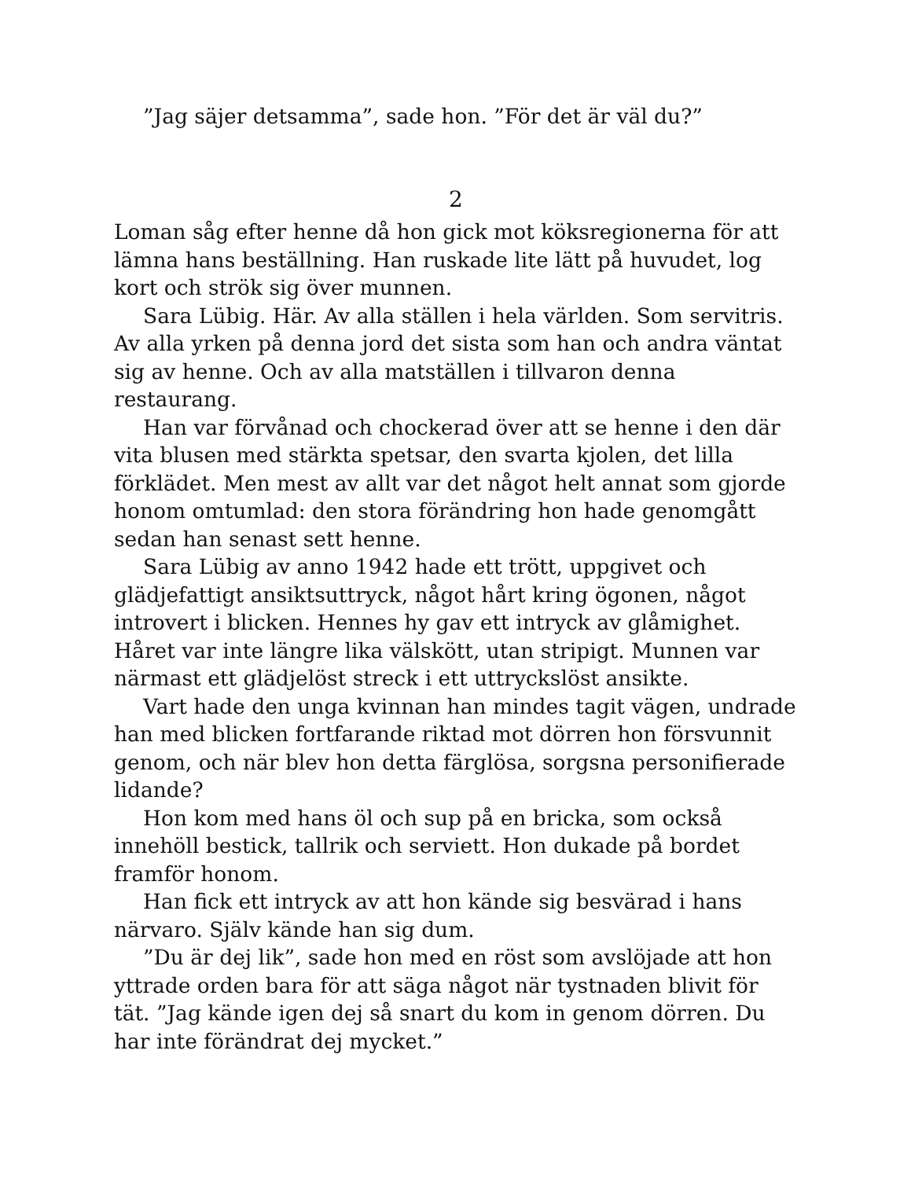”Jag säjer detsamma”, sade hon. ”För det är väl du?”
2
Loman såg efter henne då hon gick mot köksregionerna för att lämna hans beställning. Han ruskade lite lätt på huvudet, log kort och strök sig över munnen.
Sara Lübig. Här. Av alla ställen i hela världen. Som servitris. Av alla yrken på denna jord det sista som han och andra väntat sig av henne. Och av alla matställen i tillvaron denna restaurang.
Han var förvånad och chockerad över att se henne i den där vita blusen med stärkta spetsar, den svarta kjolen, det lilla förklädet. Men mest av allt var det något helt annat som gjorde honom omtumlad: den stora förändring hon hade genomgått sedan han senast sett henne.
Sara Lübig av anno 1942 hade ett trött, uppgivet och glädjefattigt ansiktsuttryck, något hårt kring ögonen, något introvert i blicken. Hennes hy gav ett intryck av glåmighet. Håret var inte längre lika välskött, utan stripigt. Munnen var närmast ett glädjelöst streck i ett uttryckslöst ansikte.
Vart hade den unga kvinnan han mindes tagit vägen, undrade han med blicken fortfarande riktad mot dörren hon försvunnit genom, och när blev hon detta färglösa, sorgsna personifierade lidande?
Hon kom med hans öl och sup på en bricka, som också innehöll bestick, tallrik och serviett. Hon dukade på bordet framför honom.
Han fick ett intryck av att hon kände sig besvärad i hans närvaro. Själv kände han sig dum.
”Du är dej lik”, sade hon med en röst som avslöjade att hon yttrade orden bara för att säga något när tystnaden blivit för tät. ”Jag kände igen dej så snart du kom in genom dörren. Du har inte förändrat dej mycket.”